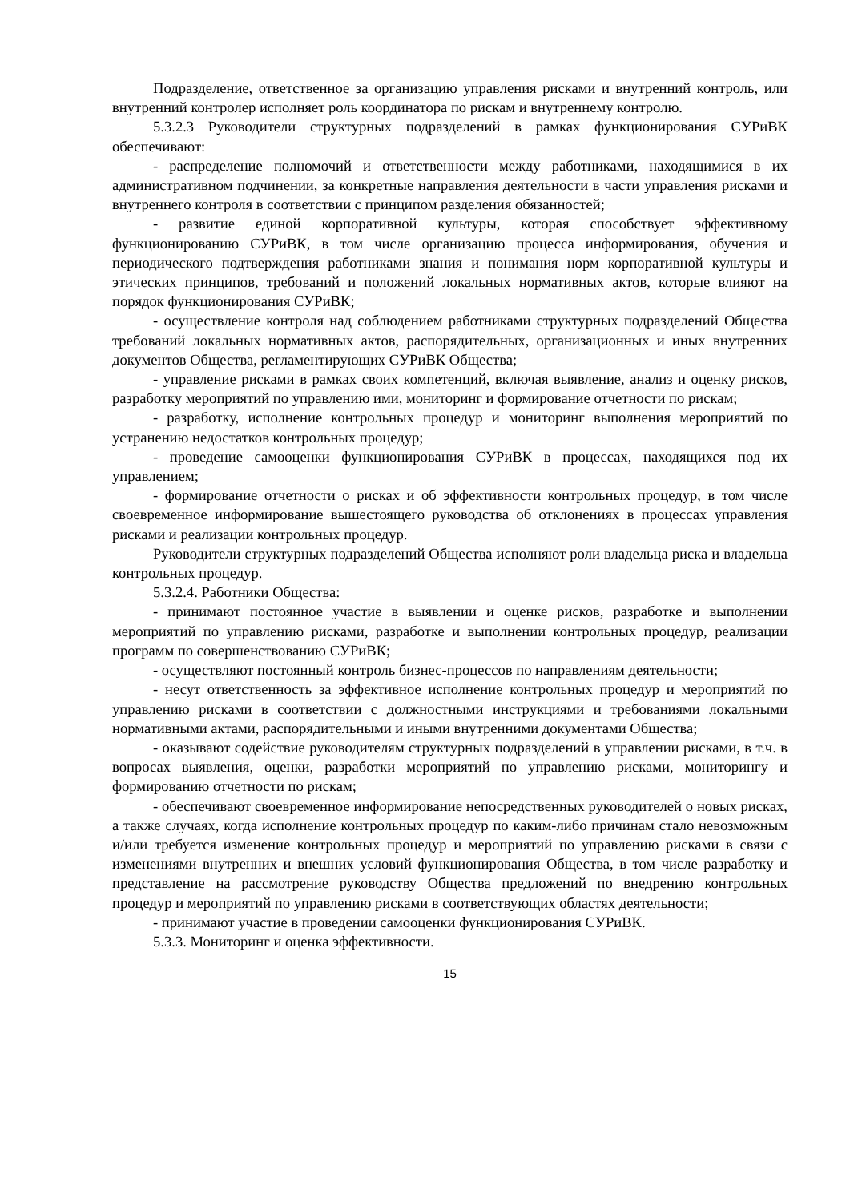Подразделение, ответственное за организацию управления рисками и внутренний контроль, или внутренний контролер исполняет роль координатора по рискам и внутреннему контролю.
5.3.2.3 Руководители структурных подразделений в рамках функционирования СУРиВК обеспечивают:
- распределение полномочий и ответственности между работниками, находящимися в их административном подчинении, за конкретные направления деятельности в части управления рисками и внутреннего контроля в соответствии с принципом разделения обязанностей;
- развитие единой корпоративной культуры, которая способствует эффективному функционированию СУРиВК, в том числе организацию процесса информирования, обучения и периодического подтверждения работниками знания и понимания норм корпоративной культуры и этических принципов, требований и положений локальных нормативных актов, которые влияют на порядок функционирования СУРиВК;
- осуществление контроля над соблюдением работниками структурных подразделений Общества требований локальных нормативных актов, распорядительных, организационных и иных внутренних документов Общества, регламентирующих СУРиВК Общества;
- управление рисками в рамках своих компетенций, включая выявление, анализ и оценку рисков, разработку мероприятий по управлению ими, мониторинг и формирование отчетности по рискам;
- разработку, исполнение контрольных процедур и мониторинг выполнения мероприятий по устранению недостатков контрольных процедур;
- проведение самооценки функционирования СУРиВК в процессах, находящихся под их управлением;
- формирование отчетности о рисках и об эффективности контрольных процедур, в том числе своевременное информирование вышестоящего руководства об отклонениях в процессах управления рисками и реализации контрольных процедур.
Руководители структурных подразделений Общества исполняют роли владельца риска и владельца контрольных процедур.
5.3.2.4. Работники Общества:
- принимают постоянное участие в выявлении и оценке рисков, разработке и выполнении мероприятий по управлению рисками, разработке и выполнении контрольных процедур, реализации программ по совершенствованию СУРиВК;
- осуществляют постоянный контроль бизнес-процессов по направлениям деятельности;
- несут ответственность за эффективное исполнение контрольных процедур и мероприятий по управлению рисками в соответствии с должностными инструкциями и требованиями локальными нормативными актами, распорядительными и иными внутренними документами Общества;
- оказывают содействие руководителям структурных подразделений в управлении рисками, в т.ч. в вопросах выявления, оценки, разработки мероприятий по управлению рисками, мониторингу и формированию отчетности по рискам;
- обеспечивают своевременное информирование непосредственных руководителей о новых рисках, а также случаях, когда исполнение контрольных процедур по каким-либо причинам стало невозможным и/или требуется изменение контрольных процедур и мероприятий по управлению рисками в связи с изменениями внутренних и внешних условий функционирования Общества, в том числе разработку и представление на рассмотрение руководству Общества предложений по внедрению контрольных процедур и мероприятий по управлению рисками в соответствующих областях деятельности;
- принимают участие в проведении самооценки функционирования СУРиВК.
5.3.3. Мониторинг и оценка эффективности.
15